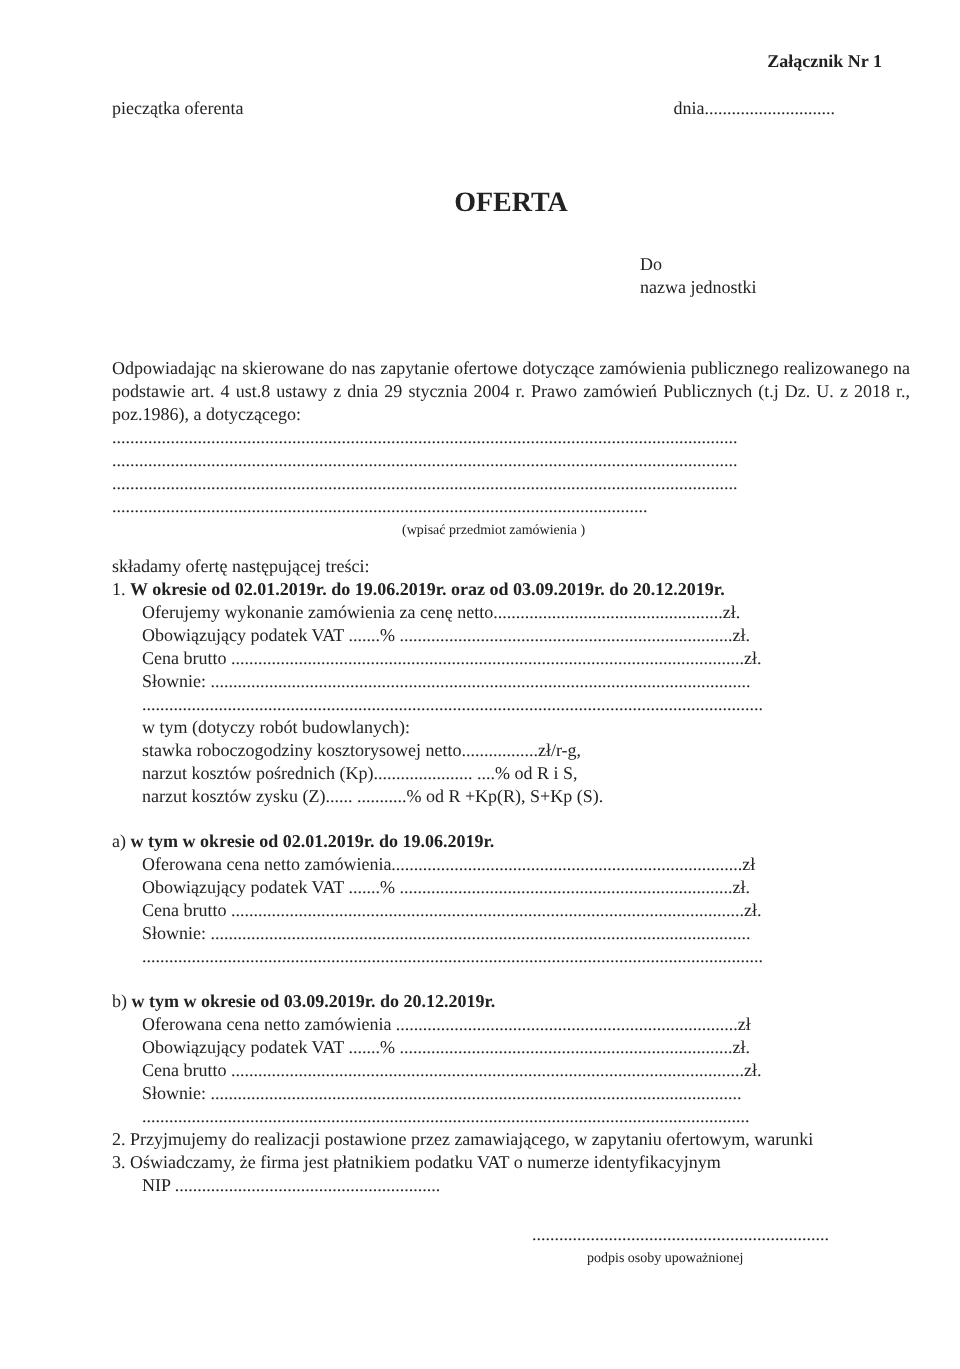Załącznik Nr 1
pieczątka oferenta dnia.............................
OFERTA
Do
nazwa jednostki
Odpowiadając na skierowane do nas zapytanie ofertowe dotyczące zamówienia publicznego realizowanego na podstawie art. 4 ust.8 ustawy z dnia 29 stycznia 2004 r. Prawo zamówień Publicznych (t.j Dz. U. z 2018 r., poz.1986), a dotyczącego:
...........................................................................................................................................
...........................................................................................................................................
...........................................................................................................................................
.......................................................................................................................
(wpisać przedmiot zamówienia )
składamy ofertę następującej treści:
1. W okresie od 02.01.2019r. do 19.06.2019r. oraz od 03.09.2019r. do 20.12.2019r.
Oferujemy wykonanie zamówienia za cenę netto...................................................zł.
Obowiązujący podatek VAT .......% ..........................................................................zł.
Cena brutto ..................................................................................................................zł.
Słownie: ........................................................................................................................
..........................................................................................................................................
w tym (dotyczy robót budowlanych):
stawka roboczogodziny kosztorysowej netto.................zł/r-g,
narzut kosztów pośrednich (Kp)...................... ....% od R i S,
narzut kosztów zysku (Z)...... ...........% od R +Kp(R), S+Kp (S).
a) w tym w okresie od 02.01.2019r. do 19.06.2019r.
Oferowana cena netto zamówienia..............................................................................zł
Obowiązujący podatek VAT .......% ..........................................................................zł.
Cena brutto ..................................................................................................................zł.
Słownie: ........................................................................................................................
..........................................................................................................................................
b) w tym w okresie od 03.09.2019r. do 20.12.2019r.
Oferowana cena netto zamówienia ............................................................................zł
Obowiązujący podatek VAT .......% ..........................................................................zł.
Cena brutto ..................................................................................................................zł.
Słownie: ......................................................................................................................
.......................................................................................................................................
2. Przyjmujemy do realizacji postawione przez zamawiającego, w zapytaniu ofertowym, warunki
3. Oświadczamy, że firma jest płatnikiem podatku VAT o numerze identyfikacyjnym
NIP ...........................................................
..................................................................
podpis osoby upoważnionej